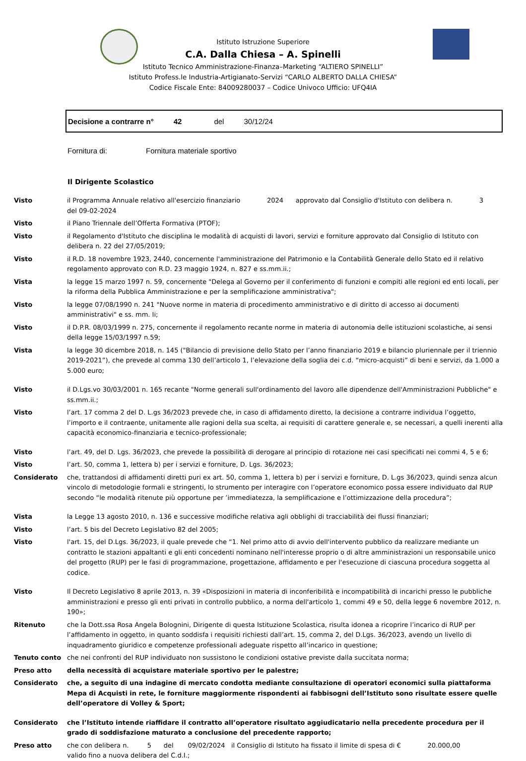Istituto Istruzione Superiore
C.A. Dalla Chiesa – A. Spinelli
Istituto Tecnico Amministrazione-Finanza–Marketing “ALTIERO SPINELLI”
Istituto Profess.le Industria-Artigianato-Servizi “CARLO ALBERTO DALLA CHIESA”
Codice Fiscale Ente: 84009280037 – Codice Univoco Ufficio: UFQ4IA
Decisione a contrarre n° 42 del 30/12/24
Fornitura di: Fornitura materiale sportivo
Il Dirigente Scolastico
Visto il Programma Annuale relativo all'esercizio finanziario 2024 approvato dal Consiglio d'Istituto con delibera n. 3
del 09-02-2024
Visto il Piano Triennale dell’Offerta Formativa (PTOF);
Visto il Regolamento d'Istituto che disciplina le modalità di acquisti di lavori, servizi e forniture approvato dal Consiglio di Istituto con delibera n. 22 del 27/05/2019;
Visto il R.D. 18 novembre 1923, 2440, concernente l'amministrazione del Patrimonio e la Contabilità Generale dello Stato ed il relativo regolamento approvato con R.D. 23 maggio 1924, n. 827 e ss.mm.ii.;
Vista la legge 15 marzo 1997 n. 59, concernente "Delega al Governo per il conferimento di funzioni e compiti alle regioni ed enti locali, per la riforma della Pubblica Amministrazione e per la semplificazione amministrativa";
Visto la legge 07/08/1990 n. 241 "Nuove norme in materia di procedimento amministrativo e di diritto di accesso ai documenti amministrativi" e ss. mm. Ii;
Visto il D.P.R. 08/03/1999 n. 275, concernente il regolamento recante norme in materia di autonomia delle istituzioni scolastiche, ai sensi della legge 15/03/1997 n.59;
Vista la legge 30 dicembre 2018, n. 145 ("Bilancio di previsione dello Stato per l’anno finanziario 2019 e bilancio pluriennale per il triennio 2019-2021”), che prevede al comma 130 dell’articolo 1, l’elevazione della soglia dei c.d. “micro-acquisti” di beni e servizi, da 1.000 a 5.000 euro;
Visto il D.Lgs.vo 30/03/2001 n. 165 recante "Norme generali sull'ordinamento del lavoro alle dipendenze dell'Amministrazioni Pubbliche" e ss.mm.ii.;
Visto l’art. 17 comma 2 del D. L.gs 36/2023 prevede che, in caso di affidamento diretto, la decisione a contrarre individua l’oggetto, l’importo e il contraente, unitamente alle ragioni della sua scelta, ai requisiti di carattere generale e, se necessari, a quelli inerenti alla capacità economico-finanziaria e tecnico-professionale;
Visto l’art. 49, del D. Lgs. 36/2023, che prevede la possibilità di derogare al principio di rotazione nei casi specificati nei commi 4, 5 e 6;
Visto l’art. 50, comma 1, lettera b) per i servizi e forniture, D. Lgs. 36/2023;
Considerato che, trattandosi di affidamenti diretti puri ex art. 50, comma 1, lettera b) per i servizi e forniture, D. L.gs 36/2023, quindi senza alcun vincolo di metodologie formali e stringenti, lo strumento per interagire con l’operatore economico possa essere individuato dal RUP secondo “le modalità ritenute più opportune per ’immediatezza, la semplificazione e l’ottimizzazione della procedura”;
Vista la Legge 13 agosto 2010, n. 136 e successive modifiche relativa agli obblighi di tracciabilità dei flussi finanziari;
Visto l’art. 5 bis del Decreto Legislativo 82 del 2005;
Visto l'art. 15, del D.Lgs. 36/2023, il quale prevede che “1. Nel primo atto di avvio dell'intervento pubblico da realizzare mediante un contratto le stazioni appaltanti e gli enti concedenti nominano nell'interesse proprio o di altre amministrazioni un responsabile unico del progetto (RUP) per le fasi di programmazione, progettazione, affidamento e per l'esecuzione di ciascuna procedura soggetta al codice.
Visto Il Decreto Legislativo 8 aprile 2013, n. 39 «Disposizioni in materia di inconferibilità e incompatibilità di incarichi presso le pubbliche amministrazioni e presso gli enti privati in controllo pubblico, a norma dell'articolo 1, commi 49 e 50, della legge 6 novembre 2012, n. 190»;
Ritenuto che la Dott.ssa Rosa Angela Bolognini, Dirigente di questa Istituzione Scolastica, risulta idonea a ricoprire l’incarico di RUP per l’affidamento in oggetto, in quanto soddisfa i requisiti richiesti dall’art. 15, comma 2, del D.Lgs. 36/2023, avendo un livello di inquadramento giuridico e competenze professionali adeguate rispetto all’incarico in questione;
Tenuto conto che nei confronti del RUP individuato non sussistono le condizioni ostative previste dalla succitata norma;
Preso atto della necessità di acquistare materiale sportivo per le palestre;
Considerato che, a seguito di una indagine di mercato condotta mediante consultazione di operatori economici sulla piattaforma Mepa di Acquisti in rete, le forniture maggiormente rispondenti ai fabbisogni dell’Istituto sono risultate essere quelle dell’operatore di Volley & Sport;
Considerato che l’Istituto intende riaffidare il contratto all’operatore risultato aggiudicatario nella precedente procedura per il grado di soddisfazione maturato a conclusione del precedente rapporto;
Preso atto che con delibera n. 5 del 09/02/2024 il Consiglio di Istituto ha fissato il limite di spesa di € 20.000,00
valido fino a nuova delibera del C.d.I.;